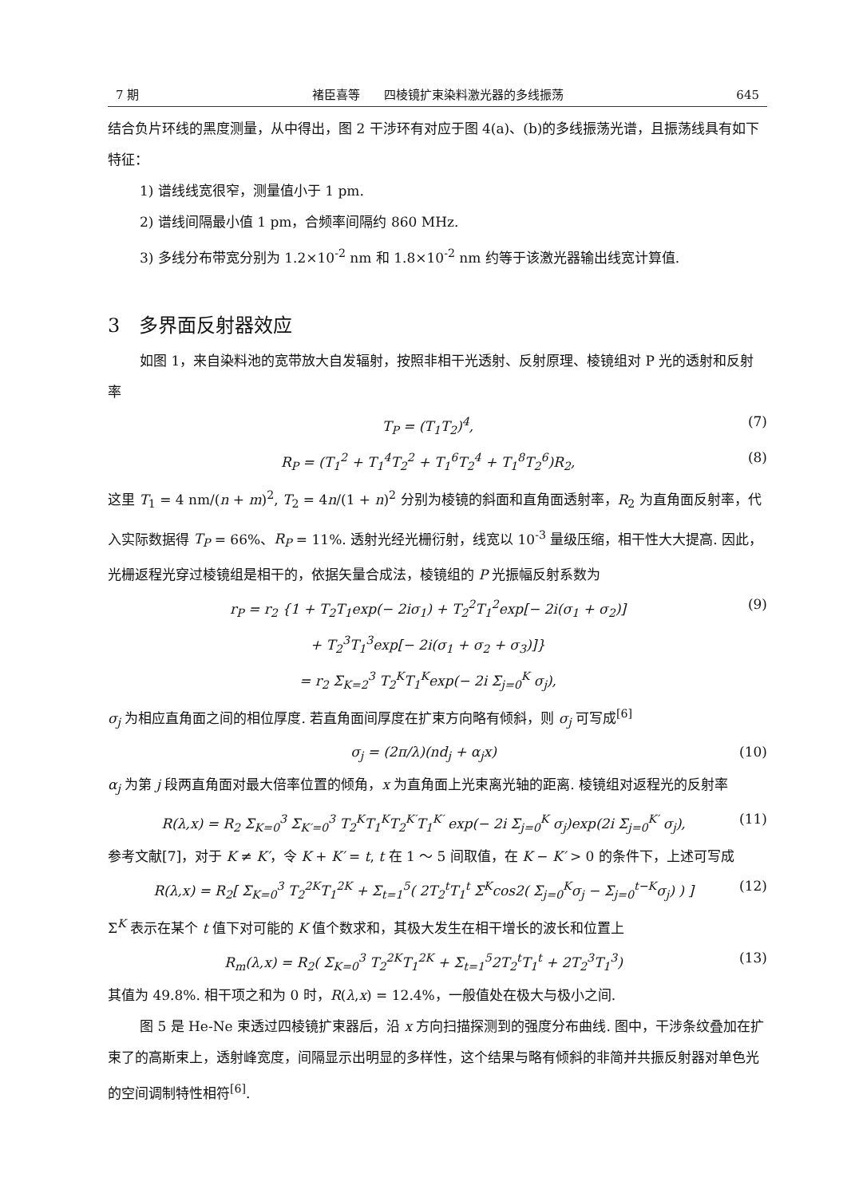7 期 褚臣喜等　　四棱镜扩束染料激光器的多线振荡 645
结合负片环线的黑度测量，从中得出，图 2 干涉环有对应于图 4(a)、(b)的多线振荡光谱，且振荡线具有如下特征：
1) 谱线线宽很窄，测量值小于 1 pm.
2) 谱线间隔最小值 1 pm，合频率间隔约 860 MHz.
3) 多线分布带宽分别为 1.2×10<sup>-2</sup> nm 和 1.8×10<sup>-2</sup> nm 约等于该激光器输出线宽计算值.
3　多界面反射器效应
如图 1，来自染料池的宽带放大自发辐射，按照非相干光透射、反射原理、棱镜组对 P 光的透射和反射率
T<sub>P</sub> = (T<sub>1</sub>T<sub>2</sub>)<sup>4</sup>, (7)
R<sub>P</sub> = (T<sub>1</sub><sup>2</sup> + T<sub>1</sub><sup>4</sup>T<sub>2</sub><sup>2</sup> + T<sub>1</sub><sup>6</sup>T<sub>2</sub><sup>4</sup> + T<sub>1</sub><sup>8</sup>T<sub>2</sub><sup>6</sup>)R<sub>2</sub>, (8)
这里 T<sub>1</sub> = 4 nm/(n + m)<sup>2</sup>, T<sub>2</sub> = 4n/(1 + n)<sup>2</sup> 分别为棱镜的斜面和直角面透射率，R<sub>2</sub> 为直角面反射率，代入实际数据得 T<sub>P</sub> = 66%、R<sub>P</sub> = 11%. 透射光经光栅衍射，线宽以 10<sup>-3</sup> 量级压缩，相干性大大提高. 因此，光栅返程光穿过棱镜组是相干的，依据矢量合成法，棱镜组的 P 光振幅反射系数为
r<sub>P</sub> = r<sub>2</sub> {1 + T<sub>2</sub>T<sub>1</sub>exp(− 2iσ<sub>1</sub>) + T<sub>2</sub><sup>2</sup>T<sub>1</sub><sup>2</sup>exp[− 2i(σ<sub>1</sub> + σ<sub>2</sub>)]
+ T<sub>2</sub><sup>3</sup>T<sub>1</sub><sup>3</sup>exp[− 2i(σ<sub>1</sub> + σ<sub>2</sub> + σ<sub>3</sub>)]}
= r<sub>2</sub> Σ<sub>K=2</sub><sup>3</sup> T<sub>2</sub><sup>K</sup>T<sub>1</sub><sup>K</sup>exp(− 2i Σ<sub>j=0</sub><sup>K</sup> σ<sub>j</sub>), (9)
σ<sub>j</sub> 为相应直角面之间的相位厚度. 若直角面间厚度在扩束方向略有倾斜，则 σ<sub>j</sub> 可写成<sup>[6]</sup>
σ<sub>j</sub> = (2π/λ)(nd<sub>j</sub> + α<sub>j</sub>x) (10)
α<sub>j</sub> 为第 j 段两直角面对最大倍率位置的倾角，x 为直角面上光束离光轴的距离. 棱镜组对返程光的反射率
R(λ,x) = R<sub>2</sub> Σ<sub>K=0</sub><sup>3</sup> Σ<sub>K′=0</sub><sup>3</sup> T<sub>2</sub><sup>K</sup>T<sub>1</sub><sup>K</sup>T<sub>2</sub><sup>K′</sup>T<sub>1</sub><sup>K′</sup> exp(− 2i Σ<sub>j=0</sub><sup>K</sup> σ<sub>j</sub>)exp(2i Σ<sub>j=0</sub><sup>K′</sup> σ<sub>j</sub>), (11)
参考文献[7]，对于 K ≠ K′，令 K + K′ = t, t 在 1 ～ 5 间取值，在 K − K′ > 0 的条件下，上述可写成
R(λ,x) = R<sub>2</sub>[ Σ<sub>K=0</sub><sup>3</sup> T<sub>2</sub><sup>2K</sup>T<sub>1</sub><sup>2K</sup> + Σ<sub>t=1</sub><sup>5</sup>( 2T<sub>2</sub><sup>t</sup>T<sub>1</sub><sup>t</sup> Σ<sup>K</sup>cos2( Σ<sub>j=0</sub><sup>K</sup>σ<sub>j</sub> − Σ<sub>j=0</sub><sup>t−K</sup>σ<sub>j</sub>) ) ] (12)
Σ<sup>K</sup> 表示在某个 t 值下对可能的 K 值个数求和，其极大发生在相干增长的波长和位置上
R<sub>m</sub>(λ,x) = R<sub>2</sub>( Σ<sub>K=0</sub><sup>3</sup> T<sub>2</sub><sup>2K</sup>T<sub>1</sub><sup>2K</sup> + Σ<sub>t=1</sub><sup>5</sup>2T<sub>2</sub><sup>t</sup>T<sub>1</sub><sup>t</sup> + 2T<sub>2</sub><sup>3</sup>T<sub>1</sub><sup>3</sup>) (13)
其值为 49.8%. 相干项之和为 0 时，R(λ,x) = 12.4%，一般值处在极大与极小之间.
图 5 是 He-Ne 束透过四棱镜扩束器后，沿 x 方向扫描探测到的强度分布曲线. 图中，干涉条纹叠加在扩束了的高斯束上，透射峰宽度，间隔显示出明显的多样性，这个结果与略有倾斜的非简并共振反射器对单色光的空间调制特性相符<sup>[6]</sup>.